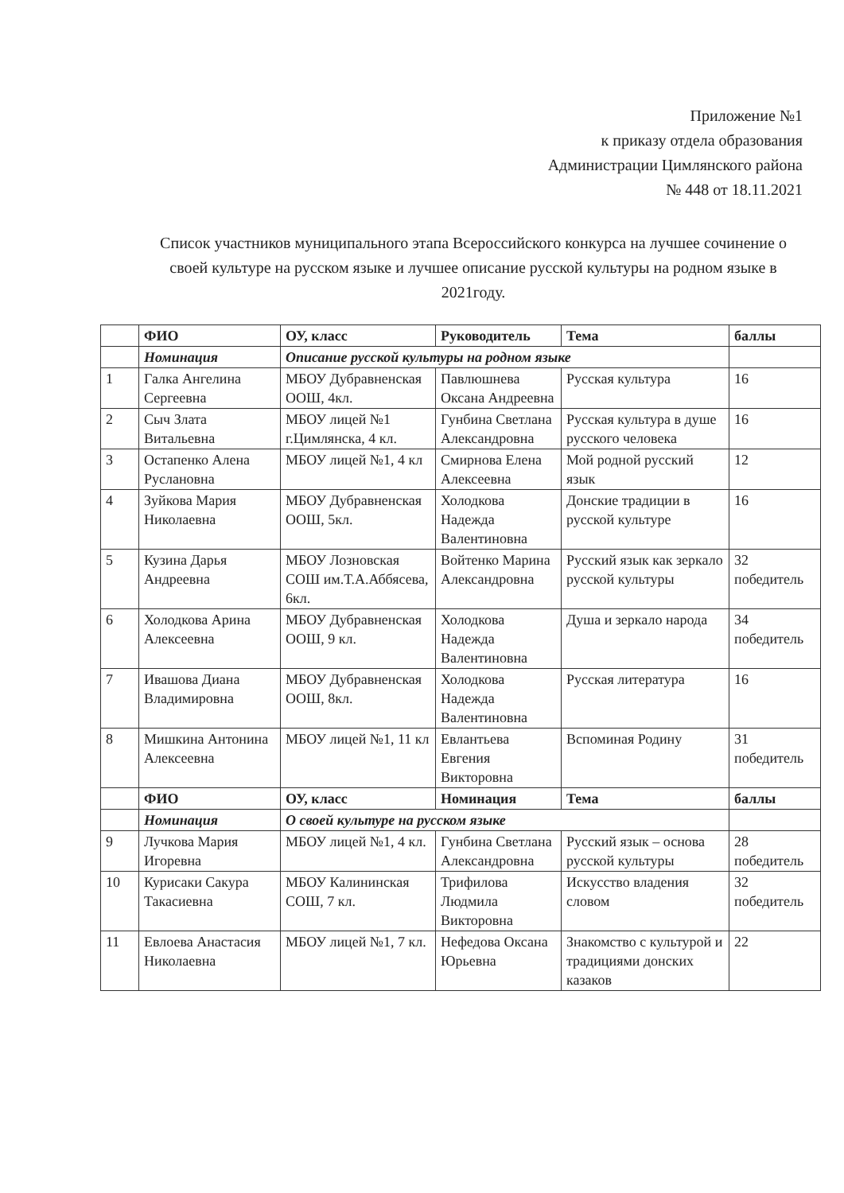Приложение №1
к приказу отдела образования
Администрации Цимлянского района
№ 448 от 18.11.2021
Список участников муниципального этапа Всероссийского конкурса на лучшее сочинение о своей культуре на русском языке и лучшее описание русской культуры на родном языке в 2021году.
| | ФИО | ОУ, класс | Руководитель | Тема | баллы |
| --- | --- | --- | --- | --- | --- |
| | Номинация | Описание русской культуры на родном языке | | | |
| 1 | Галка Ангелина Сергеевна | МБОУ Дубравненская ООШ, 4кл. | Павлюшнева Оксана Андреевна | Русская культура | 16 |
| 2 | Сыч Злата Витальевна | МБОУ лицей №1 г.Цимлянска, 4 кл. | Гунбина Светлана Александровна | Русская культура в душе русского человека | 16 |
| 3 | Остапенко Алена Руслановна | МБОУ лицей №1, 4 кл | Смирнова Елена Алексеевна | Мой родной русский язык | 12 |
| 4 | Зуйкова Мария Николаевна | МБОУ Дубравненская ООШ, 5кл. | Холодкова Надежда Валентиновна | Донские традиции в русской культуре | 16 |
| 5 | Кузина Дарья Андреевна | МБОУ Лозновская СОШ им.Т.А.Аббясева, 6кл. | Войтенко Марина Александровна | Русский язык как зеркало русской культуры | 32 победитель |
| 6 | Холодкова Арина Алексеевна | МБОУ Дубравненская ООШ, 9 кл. | Холодкова Надежда Валентиновна | Душа и зеркало народа | 34 победитель |
| 7 | Ивашова Диана Владимировна | МБОУ Дубравненская ООШ, 8кл. | Холодкова Надежда Валентиновна | Русская литература | 16 |
| 8 | Мишкина Антонина Алексеевна | МБОУ лицей №1, 11 кл | Евлантьева Евгения Викторовна | Вспоминая Родину | 31 победитель |
| | ФИО | ОУ, класс | Номинация | Тема | баллы |
| | Номинация | О своей культуре на русском языке | | | |
| 9 | Лучкова Мария Игоревна | МБОУ лицей №1, 4 кл. | Гунбина Светлана Александровна | Русский язык – основа русской культуры | 28 победитель |
| 10 | Курисаки Сакура Такасиевна | МБОУ Калининская СОШ, 7 кл. | Трифилова Людмила Викторовна | Искусство владения словом | 32 победитель |
| 11 | Евлоева Анастасия Николаевна | МБОУ лицей №1, 7 кл. | Нефедова Оксана Юрьевна | Знакомство с культурой и традициями донских казаков | 22 |